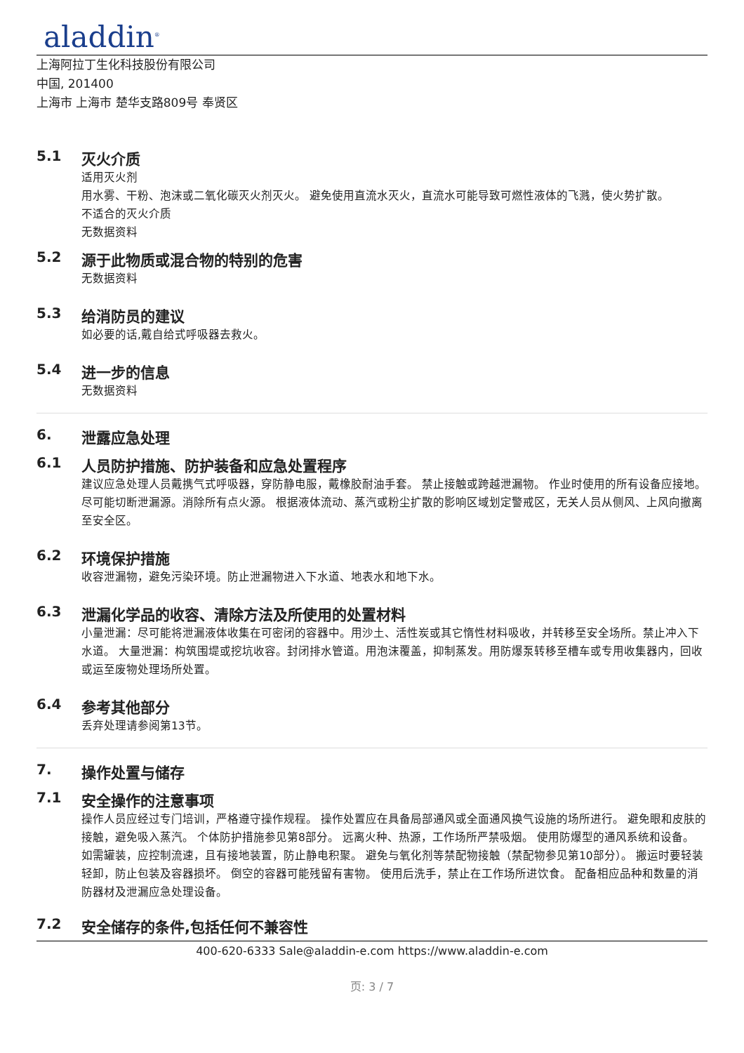aladdin<sup>®</sup>
上海阿拉丁生化科技股份有限公司
中国, 201400
上海市 上海市 楚华支路809号 奉贤区
5.1 灭火介质
适用灭火剂
用水雾、干粉、泡沫或二氧化碳灭火剂灭火。 避免使用直流水灭火，直流水可能导致可燃性液体的飞溅，使火势扩散。
不适合的灭火介质
无数据资料
5.2 源于此物质或混合物的特别的危害
无数据资料
5.3 给消防员的建议
如必要的话,戴自给式呼吸器去救火。
5.4 进一步的信息
无数据资料
6. 泄露应急处理
6.1 人员防护措施、防护装备和应急处置程序
建议应急处理人员戴携气式呼吸器，穿防静电服，戴橡胶耐油手套。 禁止接触或跨越泄漏物。 作业时使用的所有设备应接地。 尽可能切断泄漏源。消除所有点火源。 根据液体流动、蒸汽或粉尘扩散的影响区域划定警戒区，无关人员从侧风、上风向撤离至安全区。
6.2 环境保护措施
收容泄漏物，避免污染环境。防止泄漏物进入下水道、地表水和地下水。
6.3 泄漏化学品的收容、清除方法及所使用的处置材料
小量泄漏：尽可能将泄漏液体收集在可密闭的容器中。用沙土、活性炭或其它惰性材料吸收，并转移至安全场所。禁止冲入下水道。 大量泄漏：构筑围堤或挖坑收容。封闭排水管道。用泡沫覆盖，抑制蒸发。用防爆泵转移至槽车或专用收集器内，回收或运至废物处理场所处置。
6.4 参考其他部分
丢弃处理请参阅第13节。
7. 操作处置与储存
7.1 安全操作的注意事项
操作人员应经过专门培训，严格遵守操作规程。 操作处置应在具备局部通风或全面通风换气设施的场所进行。 避免眼和皮肤的接触，避免吸入蒸汽。 个体防护措施参见第8部分。 远离火种、热源，工作场所严禁吸烟。 使用防爆型的通风系统和设备。 如需罐装，应控制流速，且有接地装置，防止静电积聚。 避免与氧化剂等禁配物接触（禁配物参见第10部分）。 搬运时要轻装轻卸，防止包装及容器损坏。 倒空的容器可能残留有害物。 使用后洗手，禁止在工作场所进饮食。 配备相应品种和数量的消防器材及泄漏应急处理设备。
7.2 安全储存的条件,包括任何不兼容性
400-620-6333 Sale@aladdin-e.com https://www.aladdin-e.com
页: 3 / 7